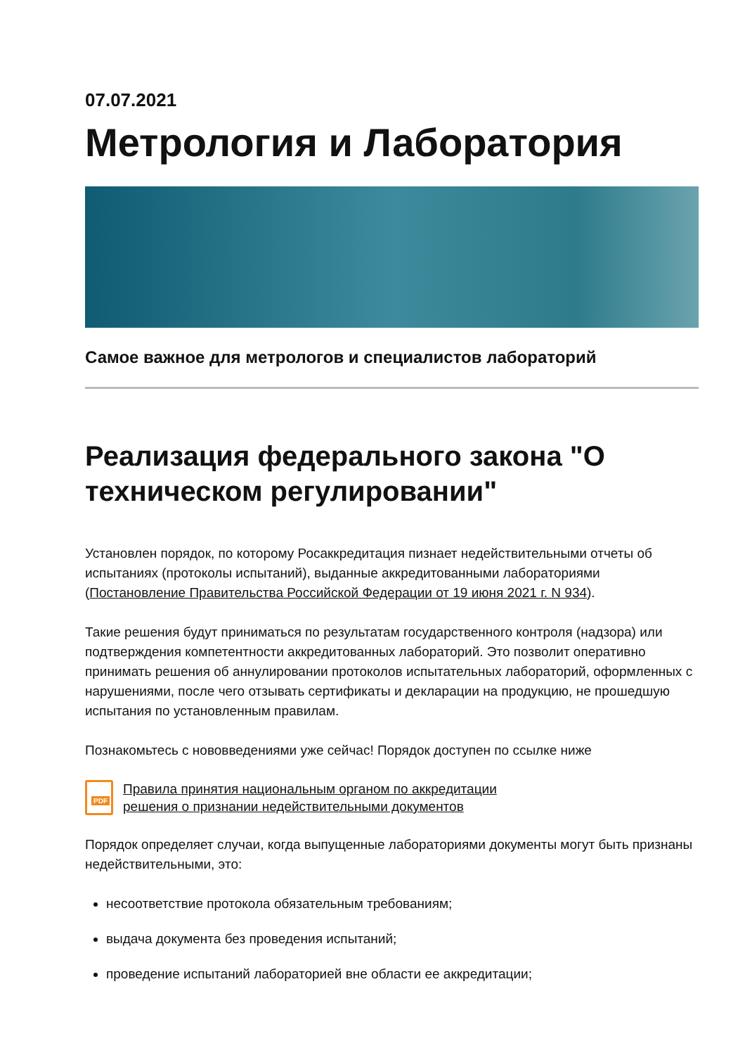07.07.2021
Метрология и Лаборатория
Самое важное для метрологов и специалистов лабораторий
Реализация федерального закона "О техническом регулировании"
Установлен порядок, по которому Росаккредитация пизнает недействительными отчеты об испытаниях (протоколы испытаний), выданные аккредитованными лабораториями (Постановление Правительства Российской Федерации от 19 июня 2021 г. N 934).
Такие решения будут приниматься по результатам государственного контроля (надзора) или подтверждения компетентности аккредитованных лабораторий. Это позволит оперативно принимать решения об аннулировании протоколов испытательных лабораторий, оформленных с нарушениями, после чего отзывать сертификаты и декларации на продукцию, не прошедшую испытания по установленным правилам.
Познакомьтесь с нововведениями уже сейчас! Порядок доступен по ссылке ниже
PDF
Правила принятия национальным органом по аккредитации
решения о признании недействительными документов
Порядок определяет случаи, когда выпущенные лабораториями документы могут быть признаны недействительными, это:
несоответствие протокола обязательным требованиям;
выдача документа без проведения испытаний;
проведение испытаний лабораторией вне области ее аккредитации;